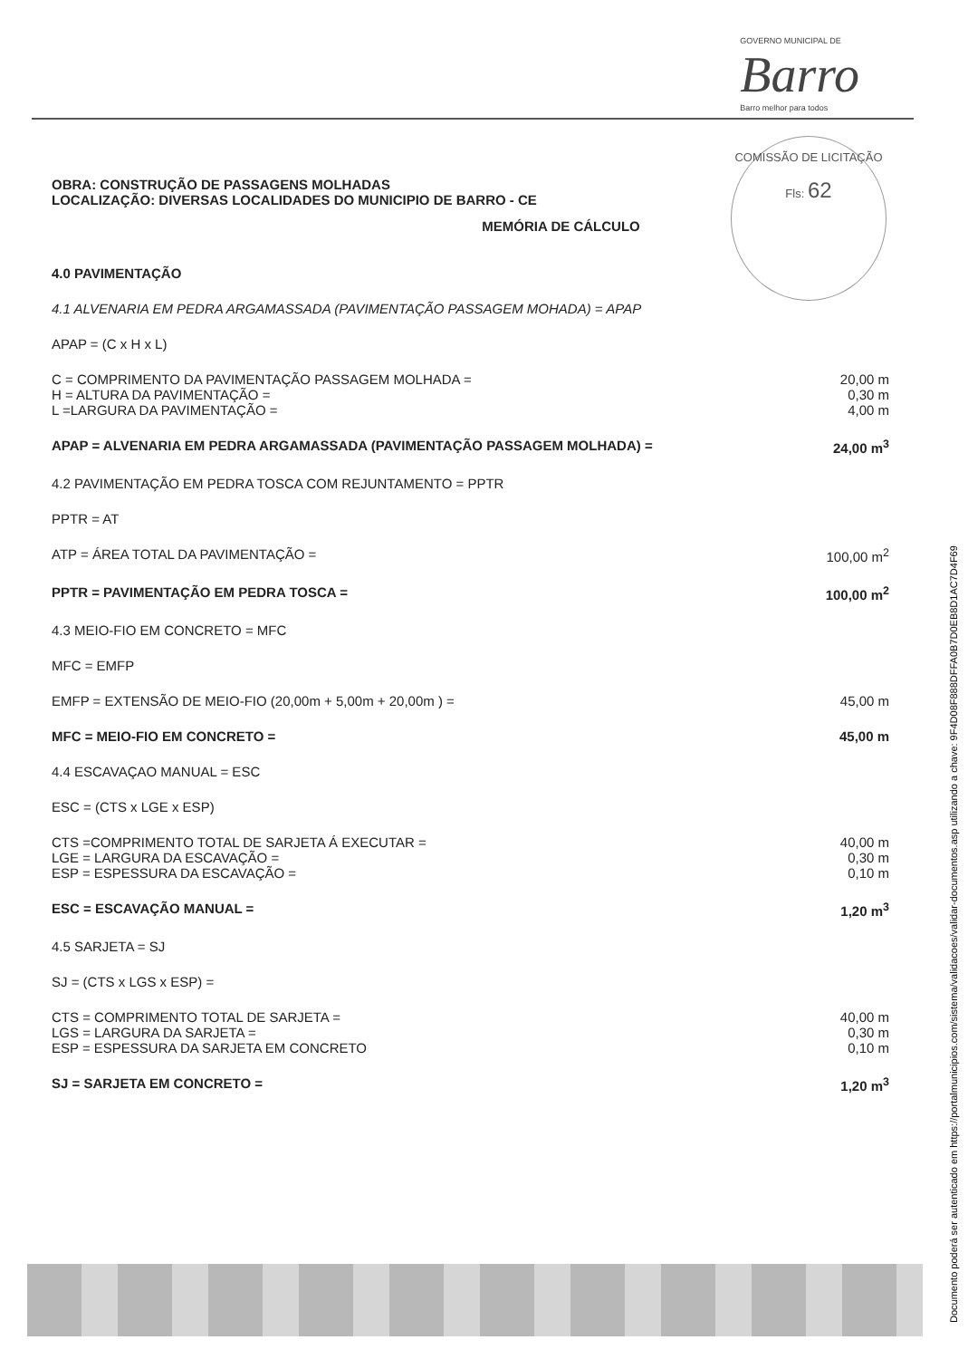GOVERNO MUNICIPAL DE
Barro
Barro melhor para todos
COMISSÃO DE LICITAÇÃO
Fls: 62
OBRA: CONSTRUÇÃO DE PASSAGENS MOLHADAS
LOCALIZAÇÃO: DIVERSAS LOCALIDADES DO MUNICIPIO DE BARRO - CE
MEMÓRIA DE CÁLCULO
4.0 PAVIMENTAÇÃO
4.1 ALVENARIA EM PEDRA ARGAMASSADA (PAVIMENTAÇÃO PASSAGEM MOHADA) = APAP
APAP = (C x H x L)
C = COMPRIMENTO DA PAVIMENTAÇÃO PASSAGEM MOLHADA = 20,00 m
H = ALTURA DA PAVIMENTAÇÃO = 0,30 m
L =LARGURA DA PAVIMENTAÇÃO = 4,00 m
APAP = ALVENARIA EM PEDRA ARGAMASSADA (PAVIMENTAÇÃO PASSAGEM MOLHADA) = 24,00 m<sup>3</sup>
4.2 PAVIMENTAÇÃO EM PEDRA TOSCA COM REJUNTAMENTO = PPTR
PPTR = AT
ATP = ÁREA TOTAL DA PAVIMENTAÇÃO = 100,00 m<sup>2</sup>
PPTR = PAVIMENTAÇÃO EM PEDRA TOSCA = 100,00 m<sup>2</sup>
4.3 MEIO-FIO EM CONCRETO = MFC
MFC = EMFP
EMFP = EXTENSÃO DE MEIO-FIO (20,00m + 5,00m + 20,00m ) = 45,00 m
MFC = MEIO-FIO EM CONCRETO = 45,00 m
4.4 ESCAVAÇAO MANUAL = ESC
ESC = (CTS x LGE x ESP)
CTS =COMPRIMENTO TOTAL DE SARJETA Á EXECUTAR = 40,00 m
LGE = LARGURA DA ESCAVAÇÃO = 0,30 m
ESP = ESPESSURA DA ESCAVAÇÃO = 0,10 m
ESC = ESCAVAÇÃO MANUAL = 1,20 m<sup>3</sup>
4.5 SARJETA = SJ
SJ = (CTS x LGS x ESP) =
CTS = COMPRIMENTO TOTAL DE SARJETA = 40,00 m
LGS = LARGURA DA SARJETA = 0,30 m
ESP = ESPESSURA DA SARJETA EM CONCRETO 0,10 m
SJ = SARJETA EM CONCRETO = 1,20 m<sup>3</sup>
Documento poderá ser autenticado em https://portalmunicipios.com/sistema/validacoes/validar-documentos.asp utilizando a chave: 9F4D08F888DFFA0B7D0EB8D1AC7D4F69